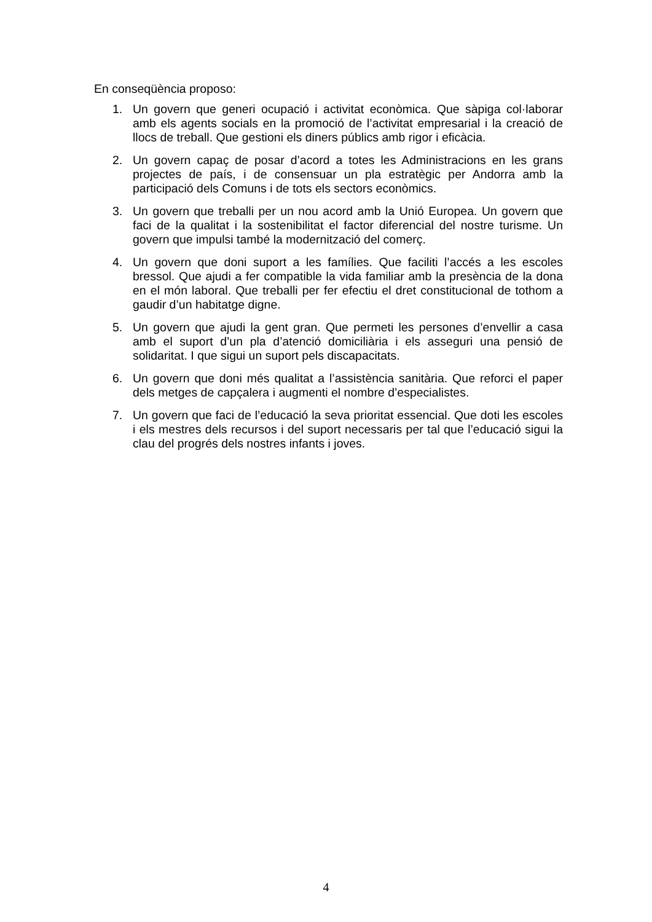En conseqüència proposo:
1. Un govern que generi ocupació i activitat econòmica. Que sàpiga col·laborar amb els agents socials en la promoció de l’activitat empresarial i la creació de llocs de treball. Que gestioni els diners públics amb rigor i eficàcia.
2. Un govern capaç de posar d’acord a totes les Administracions en les grans projectes de país, i de consensuar un pla estratègic per Andorra amb la participació dels Comuns i de tots els sectors econòmics.
3. Un govern que treballi per un nou acord amb la Unió Europea. Un govern que faci de la qualitat i la sostenibilitat el factor diferencial del nostre turisme. Un govern que impulsi també la modernització del comerç.
4. Un govern que doni suport a les famílies. Que faciliti l’accés a les escoles bressol. Que ajudi a fer compatible la vida familiar amb la presència de la dona en el món laboral. Que treballi per fer efectiu el dret constitucional de tothom a gaudir d’un habitatge digne.
5. Un govern que ajudi la gent gran. Que permeti les persones d’envellir a casa amb el suport d’un pla d’atenció domiciliària i els asseguri una pensió de solidaritat. I que sigui un suport pels discapacitats.
6. Un govern que doni més qualitat a l’assistència sanitària. Que reforci el paper dels metges de capçalera i augmenti el nombre d’especialistes.
7. Un govern que faci de l’educació la seva prioritat essencial. Que doti les escoles i els mestres dels recursos i del suport necessaris per tal que l’educació sigui la clau del progrés dels nostres infants i joves.
4